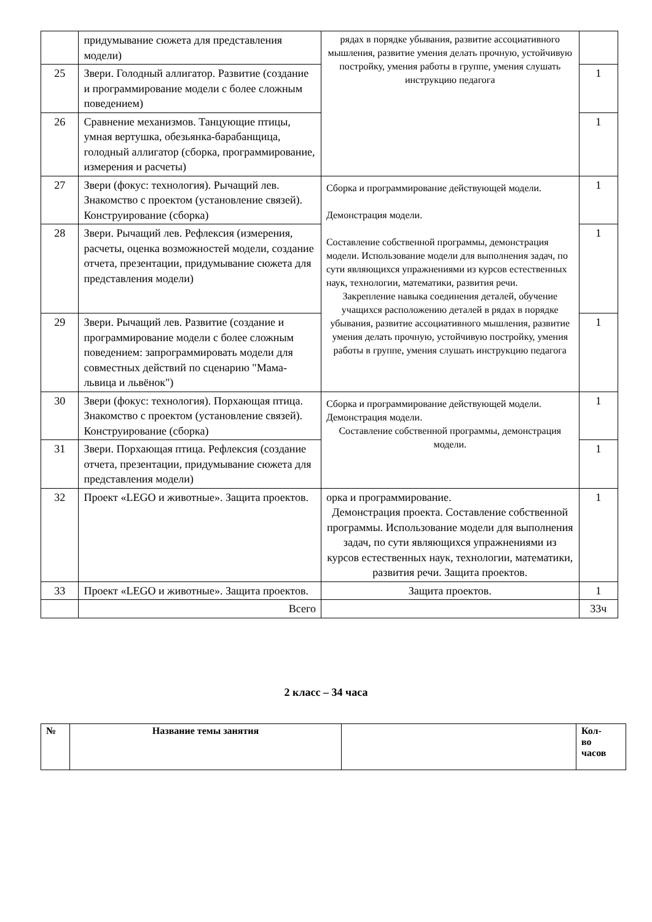| | придумывание сюжета для представления модели) | рядах в порядке убывания, развитие ассоциативного мышления, развитие умения делать прочную, устойчивую постройку, умения работы в группе, умения слушать инструкцию педагога | |
| 25 | Звери. Голодный аллигатор. Развитие (создание и программирование модели с более сложным поведением) | | 1 |
| 26 | Сравнение механизмов. Танцующие птицы, умная вертушка, обезьянка-барабанщица, голодный аллигатор (сборка, программирование, измерения и расчеты) | | 1 |
| 27 | Звери (фокус: технология). Рычащий лев. Знакомство с проектом (установление связей). Конструирование (сборка) | Сборка и программирование действующей модели. Демонстрация модели. Составление собственной программы, демонстрация модели. Использование модели для выполнения задач, по сути являющихся упражнениями из курсов естественных наук, технологии, математики, развития речи. Закрепление навыка соединения деталей, обучение учащихся расположению деталей в рядах в порядке убывания, развитие ассоциативного мышления, развитие умения делать прочную, устойчивую постройку, умения работы в группе, умения слушать инструкцию педагога | 1 |
| 28 | Звери. Рычащий лев. Рефлексия (измерения, расчеты, оценка возможностей модели, создание отчета, презентации, придумывание сюжета для представления модели) | | 1 |
| 29 | Звери. Рычащий лев. Развитие (создание и программирование модели с более сложным поведением: запрограммировать модели для совместных действий по сценарию "Мама-львица и львёнок") | | 1 |
| 30 | Звери (фокус: технология). Порхающая птица. Знакомство с проектом (установление связей). Конструирование (сборка) | Сборка и программирование действующей модели. Демонстрация модели. Составление собственной программы, демонстрация модели. | 1 |
| 31 | Звери. Порхающая птица. Рефлексия (создание отчета, презентации, придумывание сюжета для представления модели) | | 1 |
| 32 | Проект «LEGO и животные». Защита проектов. | орка и программирование. Демонстрация проекта. Составление собственной программы. Использование модели для выполнения задач, по сути являющихся упражнениями из курсов естественных наук, технологии, математики, развития речи. Защита проектов. | 1 |
| 33 | Проект «LEGO и животные». Защита проектов. | Защита проектов. | 1 |
| | Всего | | 33ч |
2 класс – 34 часа
| № | Название темы занятия | | Кол- во часов |
| --- | --- | --- | --- |